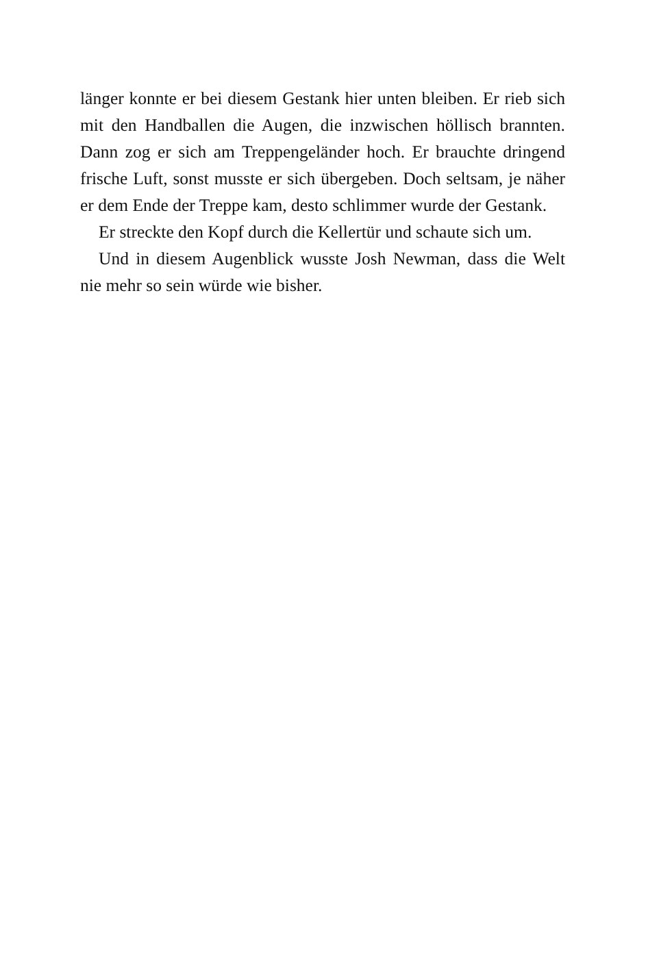länger konnte er bei diesem Gestank hier unten bleiben. Er rieb sich mit den Handballen die Augen, die inzwischen höllisch brannten. Dann zog er sich am Treppengeländer hoch. Er brauchte dringend frische Luft, sonst musste er sich übergeben. Doch seltsam, je näher er dem Ende der Treppe kam, desto schlimmer wurde der Gestank.
Er streckte den Kopf durch die Kellertür und schaute sich um.
Und in diesem Augenblick wusste Josh Newman, dass die Welt nie mehr so sein würde wie bisher.